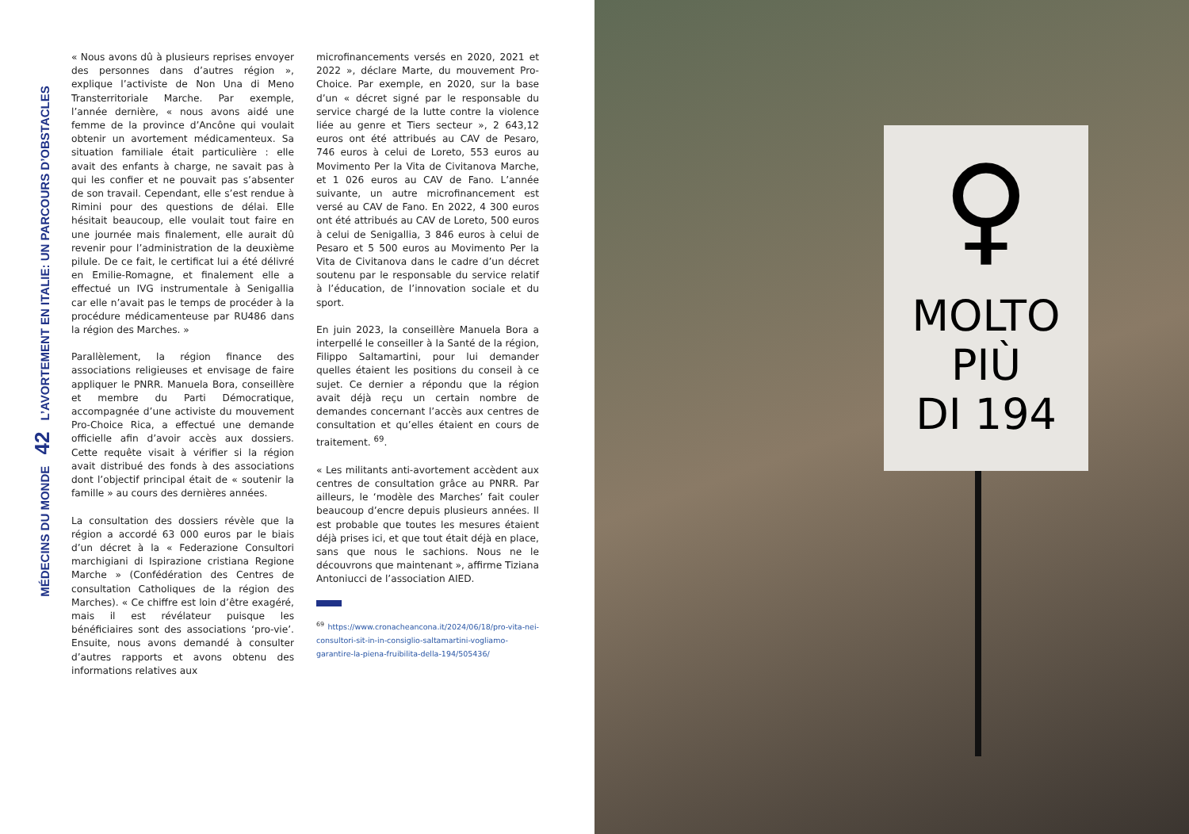MÉDECINS DU MONDE 42 L’AVORTEMENT EN ITALIE: UN PARCOURS D’OBSTACLES
« Nous avons dû à plusieurs reprises envoyer des personnes dans d’autres région », explique l’activiste de Non Una di Meno Transterritoriale Marche. Par exemple, l’année dernière, « nous avons aidé une femme de la province d’Ancône qui voulait obtenir un avortement médicamenteux. Sa situation familiale était particulière : elle avait des enfants à charge, ne savait pas à qui les confier et ne pouvait pas s’absenter de son travail. Cependant, elle s’est rendue à Rimini pour des questions de délai. Elle hésitait beaucoup, elle voulait tout faire en une journée mais finalement, elle aurait dû revenir pour l’administration de la deuxième pilule. De ce fait, le certificat lui a été délivré en Emilie-Romagne, et finalement elle a effectué un IVG instrumentale à Senigallia car elle n’avait pas le temps de procéder à la procédure médicamenteuse par RU486 dans la région des Marches. »
Parallèlement, la région finance des associations religieuses et envisage de faire appliquer le PNRR. Manuela Bora, conseillère et membre du Parti Démocratique, accompagnée d’une activiste du mouvement Pro-Choice Rica, a effectué une demande officielle afin d’avoir accès aux dossiers. Cette requête visait à vérifier si la région avait distribué des fonds à des associations dont l’objectif principal était de « soutenir la famille » au cours des dernières années.
La consultation des dossiers révèle que la région a accordé 63 000 euros par le biais d’un décret à la « Federazione Consultori marchigiani di Ispirazione cristiana Regione Marche » (Confédération des Centres de consultation Catholiques de la région des Marches). « Ce chiffre est loin d’être exagéré, mais il est révélateur puisque les bénéficiaires sont des associations ‘pro-vie’. Ensuite, nous avons demandé à consulter d’autres rapports et avons obtenu des informations relatives aux
microfinancements versés en 2020, 2021 et 2022 », déclare Marte, du mouvement Pro-Choice. Par exemple, en 2020, sur la base d’un « décret signé par le responsable du service chargé de la lutte contre la violence liée au genre et Tiers secteur », 2 643,12 euros ont été attribués au CAV de Pesaro, 746 euros à celui de Loreto, 553 euros au Movimento Per la Vita de Civitanova Marche, et 1 026 euros au CAV de Fano. L’année suivante, un autre microfinancement est versé au CAV de Fano. En 2022, 4 300 euros ont été attribués au CAV de Loreto, 500 euros à celui de Senigallia, 3 846 euros à celui de Pesaro et 5 500 euros au Movimento Per la Vita de Civitanova dans le cadre d’un décret soutenu par le responsable du service relatif à l’éducation, de l’innovation sociale et du sport.
En juin 2023, la conseillère Manuela Bora a interpellé le conseiller à la Santé de la région, Filippo Saltamartini, pour lui demander quelles étaient les positions du conseil à ce sujet. Ce dernier a répondu que la région avait déjà reçu un certain nombre de demandes concernant l’accès aux centres de consultation et qu’elles étaient en cours de traitement. <sup>69</sup>.
« Les militants anti-avortement accèdent aux centres de consultation grâce au PNRR. Par ailleurs, le ‘modèle des Marches’ fait couler beaucoup d’encre depuis plusieurs années. Il est probable que toutes les mesures étaient déjà prises ici, et que tout était déjà en place, sans que nous le sachions. Nous ne le découvrons que maintenant », affirme Tiziana Antoniucci de l’association AIED.
<sup>69</sup> https://www.cronacheancona.it/2024/06/18/pro-vita-nei-consultori-sit-in-in-consiglio-saltamartini-vogliamo-garantire-la-piena-fruibilita-della-194/505436/
♀
MOLTO PIÙ
DI 194